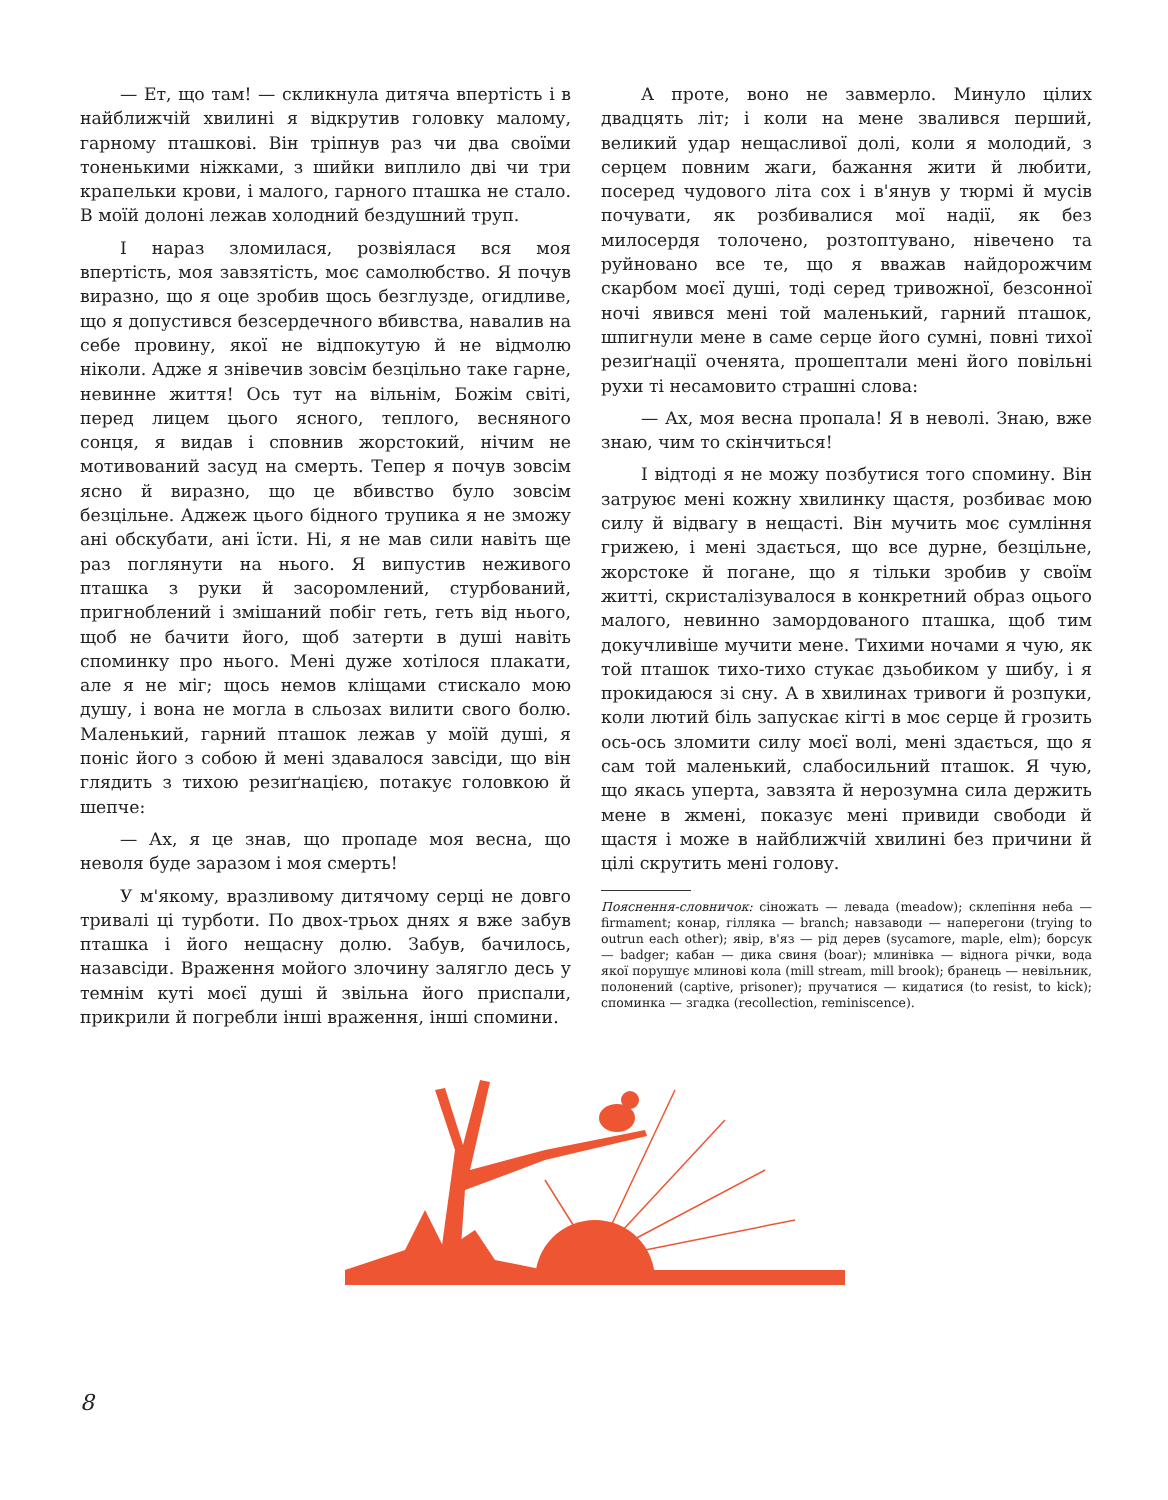— Ет, що там! — скликнула дитяча впертість і в найближчій хвилині я відкрутив головку малому, гарному пташкові. Він тріпнув раз чи два своїми тоненькими ніжками, з шийки виплило дві чи три крапельки крови, і малого, гарного пташка не стало. В моїй долоні лежав холодний бездушний труп.
І нараз зломилася, розвіялася вся моя впертість, моя завзятість, моє самолюбство. Я почув виразно, що я оце зробив щось безглузде, огидливе, що я допустився безсердечного вбивства, навалив на себе провину, якої не відпокутую й не відмолю ніколи. Адже я знівечив зовсім безцільно таке гарне, невинне життя! Ось тут на вільнім, Божім світі, перед лицем цього ясного, теплого, весняного сонця, я видав і сповнив жорстокий, нічим не мотивований засуд на смерть. Тепер я почув зовсім ясно й виразно, що це вбивство було зовсім безцільне. Аджеж цього бідного трупика я не зможу ані обскубати, ані їсти. Ні, я не мав сили навіть ще раз поглянути на нього. Я випустив неживого пташка з руки й засоромлений, стурбований, пригноблений і змішаний побіг геть, геть від нього, щоб не бачити його, щоб затерти в душі навіть споминку про нього. Мені дуже хотілося плакати, але я не міг; щось немов кліщами стискало мою душу, і вона не могла в сльозах вилити свого болю. Маленький, гарний пташок лежав у моїй душі, я поніс його з собою й мені здавалося завсіди, що він глядить з тихою резиґнацією, потакує головкою й шепче:
— Ах, я це знав, що пропаде моя весна, що неволя буде заразом і моя смерть!
У м'якому, вразливому дитячому серці не довго тривалі ці турботи. По двох-трьох днях я вже забув пташка і його нещасну долю. Забув, бачилось, назавсіди. Враження мойого злочину залягло десь у темнім куті моєї душі й звільна його приспали, прикрили й погребли інші враження, інші спомини.
А проте, воно не завмерло. Минуло цілих двадцять літ; і коли на мене звалився перший, великий удар нещасливої долі, коли я молодий, з серцем повним жаги, бажання жити й любити, посеред чудового літа сох і в'янув у тюрмі й мусів почувати, як розбивалися мої надії, як без милосердя толочено, розтоптувано, нівечено та руйновано все те, що я вважав найдорожчим скарбом моєї душі, тоді серед тривожної, безсонної ночі явився мені той маленький, гарний пташок, шпигнули мене в саме серце його сумні, повні тихої резиґнації оченята, прошептали мені його повільні рухи ті несамовито страшні слова:
— Ах, моя весна пропала! Я в неволі. Знаю, вже знаю, чим то скінчиться!
І відтоді я не можу позбутися того спомину. Він затруює мені кожну хвилинку щастя, розбиває мою силу й відвагу в нещасті. Він мучить моє сумління грижею, і мені здається, що все дурне, безцільне, жорстоке й погане, що я тільки зробив у своїм житті, скристалізувалося в конкретний образ оцього малого, невинно замордованого пташка, щоб тим докучливіше мучити мене. Тихими ночами я чую, як той пташок тихо-тихо стукає дзьобиком у шибу, і я прокидаюся зі сну. А в хвилинах тривоги й розпуки, коли лютий біль запускає кігті в моє серце й грозить ось-ось зломити силу моєї волі, мені здається, що я сам той маленький, слабосильний пташок. Я чую, що якась уперта, завзята й нерозумна сила держить мене в жмені, показує мені привиди свободи й щастя і може в найближчій хвилині без причини й цілі скрутить мені голову.
Пояснення-словничок: сіножать — левада (meadow); склепіння неба — firmament; конар, гілляка — branch; навзаводи — наперегони (trying to outrun each other); явір, в'яз — рід дерев (sycamore, maple, elm); борсук — badger; кабан — дика свиня (boar); млинівка — віднога річки, вода якої порушує млинові кола (mill stream, mill brook); бранець — невільник, полонений (captive, prisoner); пручатися — кидатися (to resist, to kick); споминка — згадка (recollection, reminiscence).
8